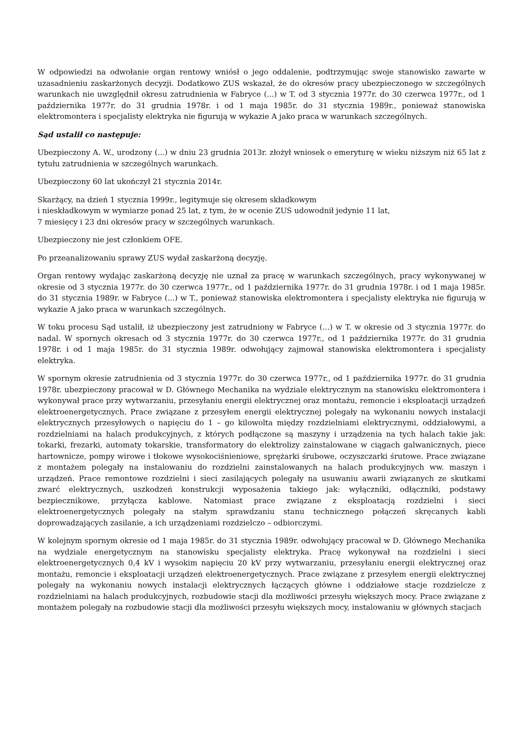W odpowiedzi na odwołanie organ rentowy wniósł o jego oddalenie, podtrzymując swoje stanowisko zawarte w uzasadnieniu zaskarżonych decyzji. Dodatkowo ZUS wskazał, że do okresów pracy ubezpieczonego w szczególnych warunkach nie uwzględnił okresu zatrudnienia w Fabryce (...) w T. od 3 stycznia 1977r. do 30 czerwca 1977r., od 1 października 1977r. do 31 grudnia 1978r. i od 1 maja 1985r. do 31 stycznia 1989r., ponieważ stanowiska elektromontera i specjalisty elektryka nie figurują w wykazie A jako praca w warunkach szczególnych.
Sąd ustalił co następuje:
Ubezpieczony A. W., urodzony (...) w dniu 23 grudnia 2013r. złożył wniosek o emeryturę w wieku niższym niż 65 lat z tytułu zatrudnienia w szczególnych warunkach.
Ubezpieczony 60 lat ukończył 21 stycznia 2014r.
Skarżący, na dzień 1 stycznia 1999r., legitymuje się okresem składkowym
i nieskładkowym w wymiarze ponad 25 lat, z tym, że w ocenie ZUS udowodnił jedynie 11 lat,
7 miesięcy i 23 dni okresów pracy w szczególnych warunkach.
Ubezpieczony nie jest członkiem OFE.
Po przeanalizowaniu sprawy ZUS wydał zaskarżoną decyzję.
Organ rentowy wydając zaskarżoną decyzję nie uznał za pracę w warunkach szczególnych, pracy wykonywanej w okresie od 3 stycznia 1977r. do 30 czerwca 1977r., od 1 października 1977r. do 31 grudnia 1978r. i od 1 maja 1985r. do 31 stycznia 1989r. w Fabryce (...) w T., ponieważ stanowiska elektromontera i specjalisty elektryka nie figurują w wykazie A jako praca w warunkach szczególnych.
W toku procesu Sąd ustalił, iż ubezpieczony jest zatrudniony w Fabryce (...) w T. w okresie od 3 stycznia 1977r. do nadal. W spornych okresach od 3 stycznia 1977r. do 30 czerwca 1977r., od 1 października 1977r. do 31 grudnia 1978r. i od 1 maja 1985r. do 31 stycznia 1989r. odwołujący zajmował stanowiska elektromontera i specjalisty elektryka.
W spornym okresie zatrudnienia od 3 stycznia 1977r. do 30 czerwca 1977r., od 1 października 1977r. do 31 grudnia 1978r. ubezpieczony pracował w D. Głównego Mechanika na wydziale elektrycznym na stanowisku elektromontera i wykonywał prace przy wytwarzaniu, przesyłaniu energii elektrycznej oraz montażu, remoncie i eksploatacji urządzeń elektroenergetycznych. Prace związane z przesyłem energii elektrycznej polegały na wykonaniu nowych instalacji elektrycznych przesyłowych o napięciu do 1 – go kilowolta między rozdzielniami elektrycznymi, oddziałowymi, a rozdzielniami na halach produkcyjnych, z których podłączone są maszyny i urządzenia na tych halach takie jak: tokarki, frezarki, automaty tokarskie, transformatory do elektrolizy zainstalowane w ciągach galwanicznych, piece hartownicze, pompy wirowe i tłokowe wysokociśnieniowe, sprężarki śrubowe, oczyszczarki śrutowe. Prace związane z montażem polegały na instalowaniu do rozdzielni zainstalowanych na halach produkcyjnych ww. maszyn i urządzeń. Prace remontowe rozdzielni i sieci zasilających polegały na usuwaniu awarii związanych ze skutkami zwarć elektrycznych, uszkodzeń konstrukcji wyposażenia takiego jak: wyłączniki, odłączniki, podstawy bezpiecznikowe, przyłącza kablowe. Natomiast prace związane z eksploatacją rozdzielni i sieci elektroenergetycznych polegały na stałym sprawdzaniu stanu technicznego połączeń skręcanych kabli doprowadzających zasilanie, a ich urządzeniami rozdzielczo – odbiorczymi.
W kolejnym spornym okresie od 1 maja 1985r. do 31 stycznia 1989r. odwołujący pracował w D. Głównego Mechanika na wydziale energetycznym na stanowisku specjalisty elektryka. Pracę wykonywał na rozdzielni i sieci elektroenergetycznych 0,4 kV i wysokim napięciu 20 kV przy wytwarzaniu, przesyłaniu energii elektrycznej oraz montażu, remoncie i eksploatacji urządzeń elektroenergetycznych. Prace związane z przesyłem energii elektrycznej polegały na wykonaniu nowych instalacji elektrycznych łączących główne i oddziałowe stacje rozdzielcze z rozdzielniami na halach produkcyjnych, rozbudowie stacji dla możliwości przesyłu większych mocy. Prace związane z montażem polegały na rozbudowie stacji dla możliwości przesyłu większych mocy, instalowaniu w głównych stacjach